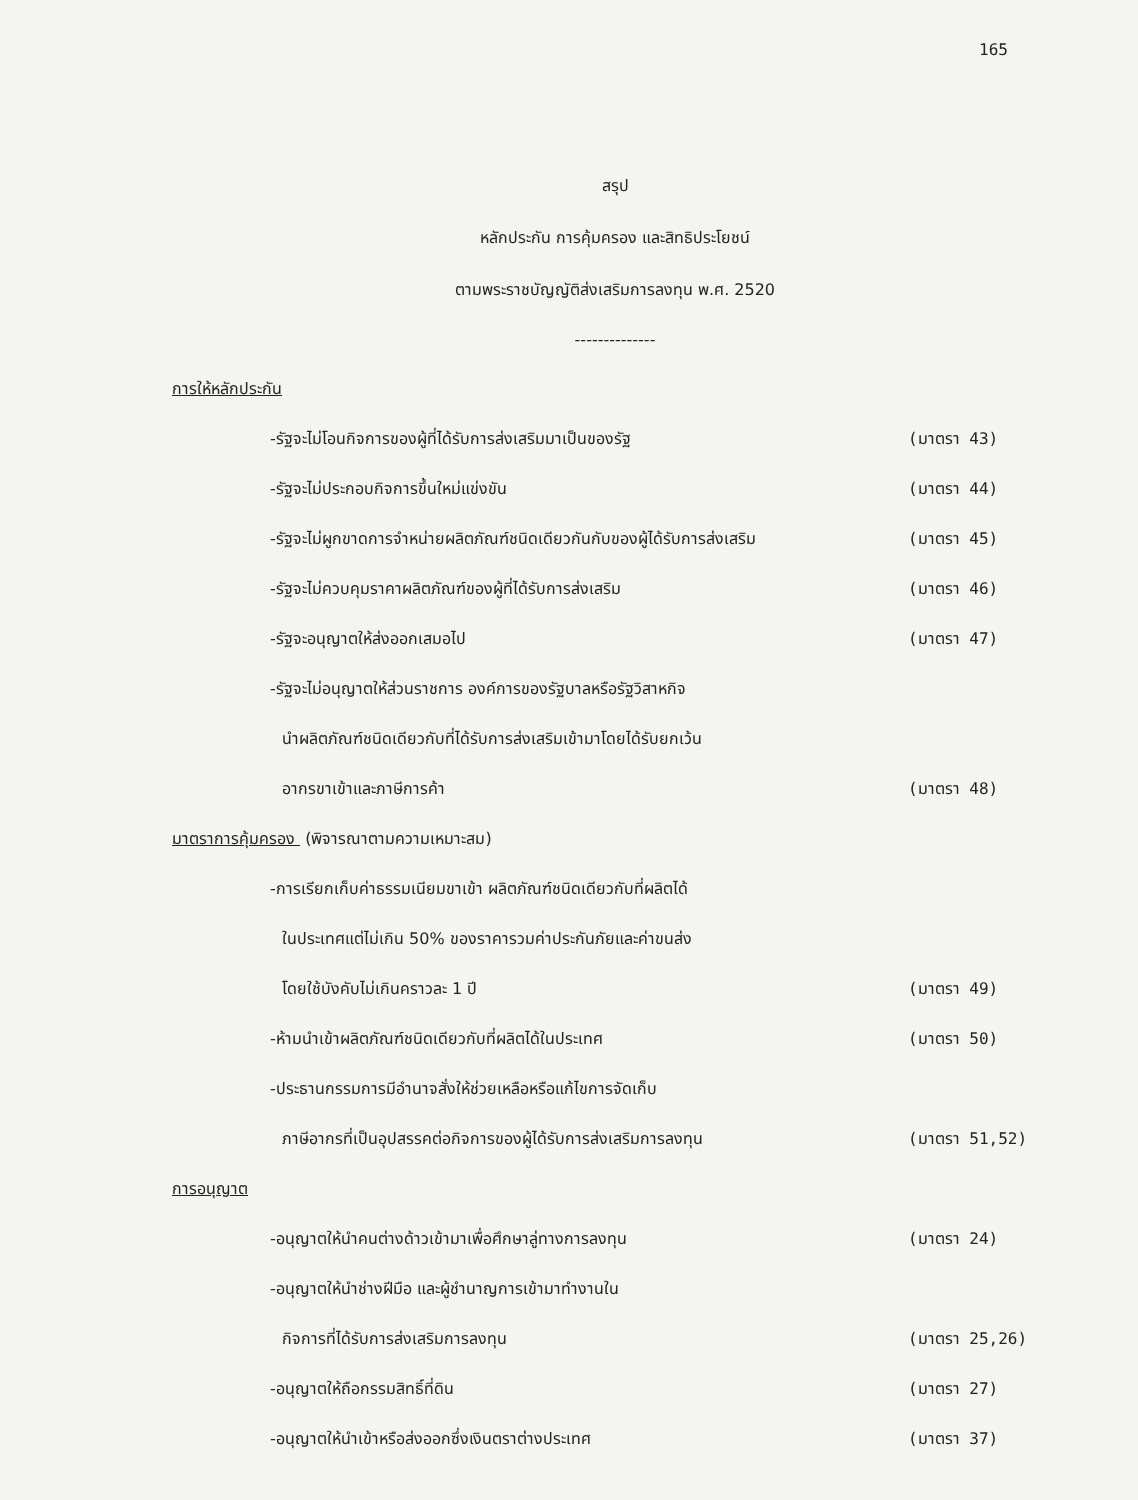165
สรุป
หลักประกัน การคุ้มครอง และสิทธิประโยชน์
ตามพระราชบัญญัติส่งเสริมการลงทุน พ.ศ. 2520
--------------
การให้หลักประกัน
-รัฐจะไม่โอนกิจการของผู้ที่ได้รับการส่งเสริมมาเป็นของรัฐ (มาตรา 43)
-รัฐจะไม่ประกอบกิจการขึ้นใหม่แข่งขัน (มาตรา 44)
-รัฐจะไม่ผูกขาดการจำหน่ายผลิตภัณฑ์ชนิดเดียวกันกับของผู้ได้รับการส่งเสริม (มาตรา 45)
-รัฐจะไม่ควบคุมราคาผลิตภัณฑ์ของผู้ที่ได้รับการส่งเสริม (มาตรา 46)
-รัฐจะอนุญาตให้ส่งออกเสมอไป (มาตรา 47)
-รัฐจะไม่อนุญาตให้ส่วนราชการ องค์การของรัฐบาลหรือรัฐวิสาหกิจ
นำผลิตภัณฑ์ชนิดเดียวกับที่ได้รับการส่งเสริมเข้ามาโดยได้รับยกเว้น
อากรขาเข้าและภาษีการค้า (มาตรา 48)
มาตราการคุ้มครอง (พิจารณาตามความเหมาะสม)
-การเรียกเก็บค่าธรรมเนียมขาเข้า ผลิตภัณฑ์ชนิดเดียวกับที่ผลิตได้
ในประเทศแต่ไม่เกิน 50% ของราคารวมค่าประกันภัยและค่าขนส่ง
โดยใช้บังคับไม่เกินคราวละ 1 ปี (มาตรา 49)
-ห้ามนำเข้าผลิตภัณฑ์ชนิดเดียวกับที่ผลิตได้ในประเทศ (มาตรา 50)
-ประธานกรรมการมีอำนาจสั่งให้ช่วยเหลือหรือแก้ไขการจัดเก็บ
ภาษีอากรที่เป็นอุปสรรคต่อกิจการของผู้ได้รับการส่งเสริมการลงทุน (มาตรา 51,52)
การอนุญาต
-อนุญาตให้นำคนต่างด้าวเข้ามาเพื่อศึกษาลู่ทางการลงทุน (มาตรา 24)
-อนุญาตให้นำช่างฝีมือ และผู้ชำนาญการเข้ามาทำงานใน
กิจการที่ได้รับการส่งเสริมการลงทุน (มาตรา 25,26)
-อนุญาตให้ถือกรรมสิทธิ์ที่ดิน (มาตรา 27)
-อนุญาตให้นำเข้าหรือส่งออกซึ่งเงินตราต่างประเทศ (มาตรา 37)